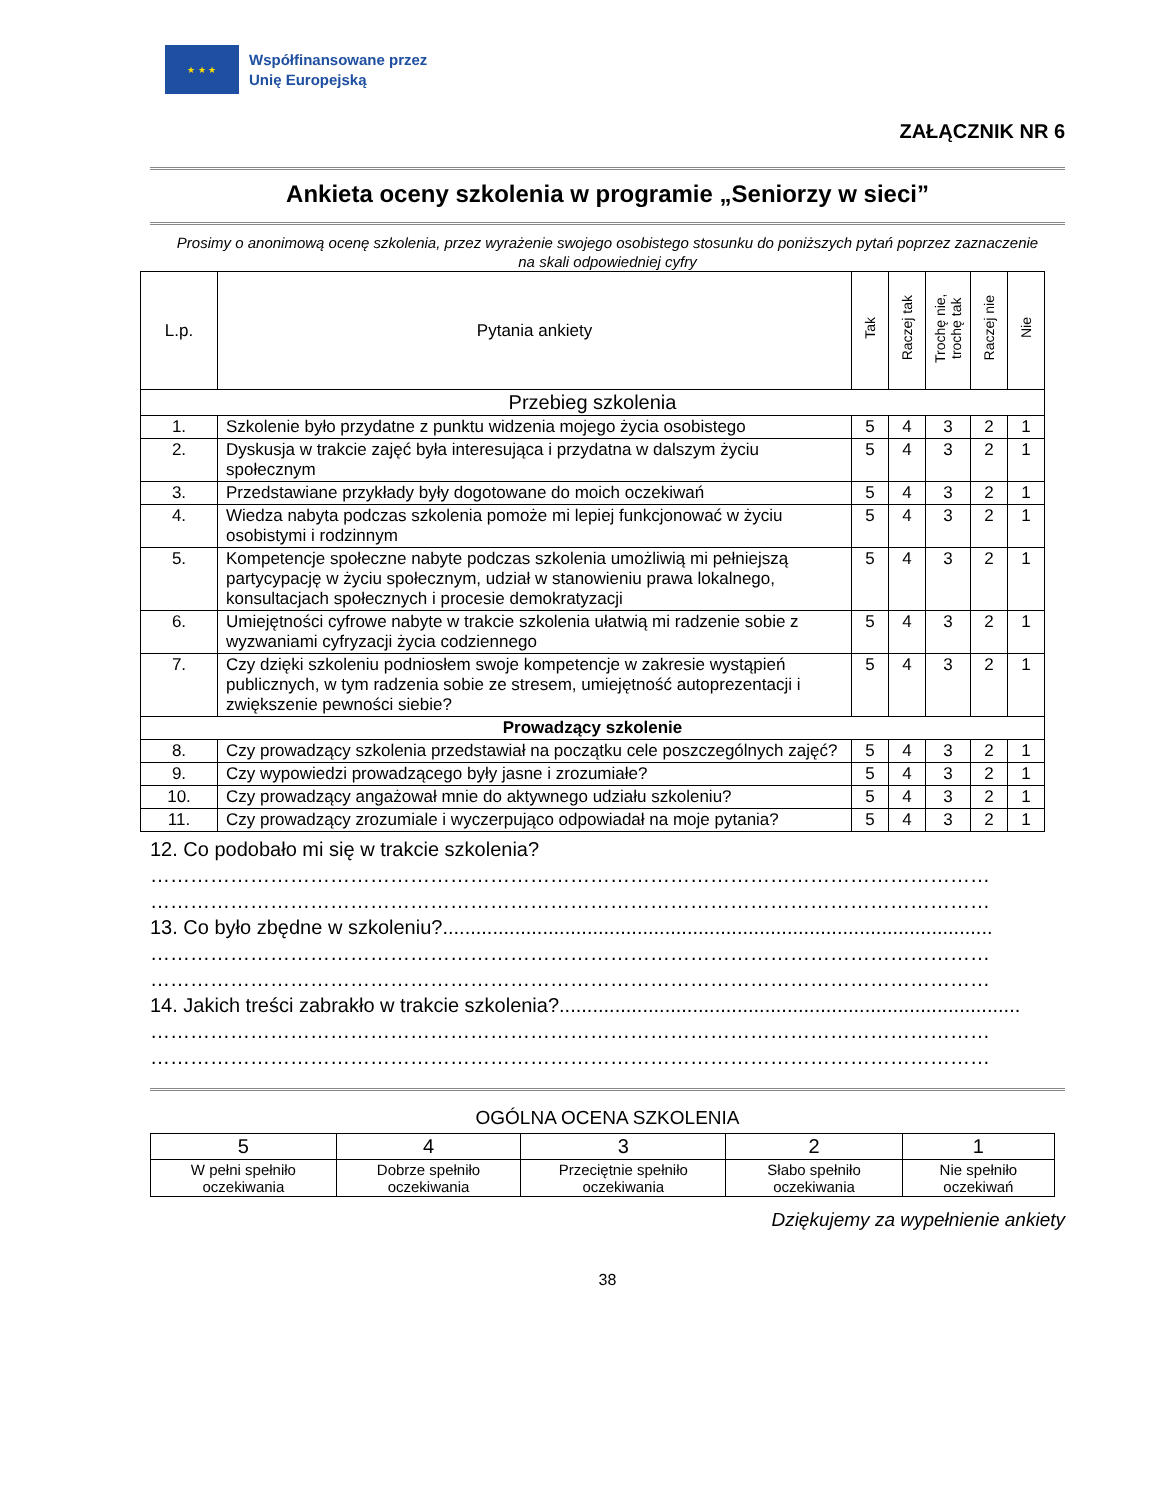★ ★ ★
Współfinansowane przez
Unię Europejską
ZAŁĄCZNIK NR 6
Ankieta oceny szkolenia w programie „Seniorzy w sieci”
Prosimy o anonimową ocenę szkolenia, przez wyrażenie swojego osobistego stosunku do poniższych pytań poprzez zaznaczenie na skali odpowiedniej cyfry
| L.p. | Pytania ankiety | Tak | Raczej tak | Trochę nie, trochę tak | Raczej nie | Nie |
| --- | --- | --- | --- | --- | --- | --- |
| Przebieg szkolenia | | | | | | |
| 1. | Szkolenie było przydatne z punktu widzenia mojego życia osobistego | 5 | 4 | 3 | 2 | 1 |
| 2. | Dyskusja w trakcie zajęć była interesująca i przydatna w dalszym życiu społecznym | 5 | 4 | 3 | 2 | 1 |
| 3. | Przedstawiane przykłady były dogotowane do moich oczekiwań | 5 | 4 | 3 | 2 | 1 |
| 4. | Wiedza nabyta podczas szkolenia pomoże mi lepiej funkcjonować w życiu osobistymi i rodzinnym | 5 | 4 | 3 | 2 | 1 |
| 5. | Kompetencje społeczne nabyte podczas szkolenia umożliwią mi pełniejszą partycypację w życiu społecznym, udział w stanowieniu prawa lokalnego, konsultacjach społecznych i procesie demokratyzacji | 5 | 4 | 3 | 2 | 1 |
| 6. | Umiejętności cyfrowe nabyte w trakcie szkolenia ułatwią mi radzenie sobie z wyzwaniami cyfryzacji życia codziennego | 5 | 4 | 3 | 2 | 1 |
| 7. | Czy dzięki szkoleniu podniosłem swoje kompetencje w zakresie wystąpień publicznych, w tym radzenia sobie ze stresem, umiejętność autoprezentacji i zwiększenie pewności siebie? | 5 | 4 | 3 | 2 | 1 |
| Prowadzący szkolenie | | | | | | |
| 8. | Czy prowadzący szkolenia przedstawiał na początku cele poszczególnych zajęć? | 5 | 4 | 3 | 2 | 1 |
| 9. | Czy wypowiedzi prowadzącego były jasne i zrozumiałe? | 5 | 4 | 3 | 2 | 1 |
| 10. | Czy prowadzący angażował mnie do aktywnego udziału szkoleniu? | 5 | 4 | 3 | 2 | 1 |
| 11. | Czy prowadzący zrozumiale i wyczerpująco odpowiadał na moje pytania? | 5 | 4 | 3 | 2 | 1 |
12. Co podobało mi się w trakcie szkolenia?
………………………………………………………………………………………………………………
………………………………………………………………………………………………………………
13. Co było zbędne w szkoleniu?...................................................................................................
………………………………………………………………………………………………………………
………………………………………………………………………………………………………………
14. Jakich treści zabrakło w trakcie szkolenia?...................................................................................
………………………………………………………………………………………………………………
………………………………………………………………………………………………………………
OGÓLNA OCENA SZKOLENIA
| 5 | 4 | 3 | 2 | 1 |
| W pełni spełniło oczekiwania | Dobrze spełniło oczekiwania | Przeciętnie spełniło oczekiwania | Słabo spełniło oczekiwania | Nie spełniło oczekiwań |
Dziękujemy za wypełnienie ankiety
38